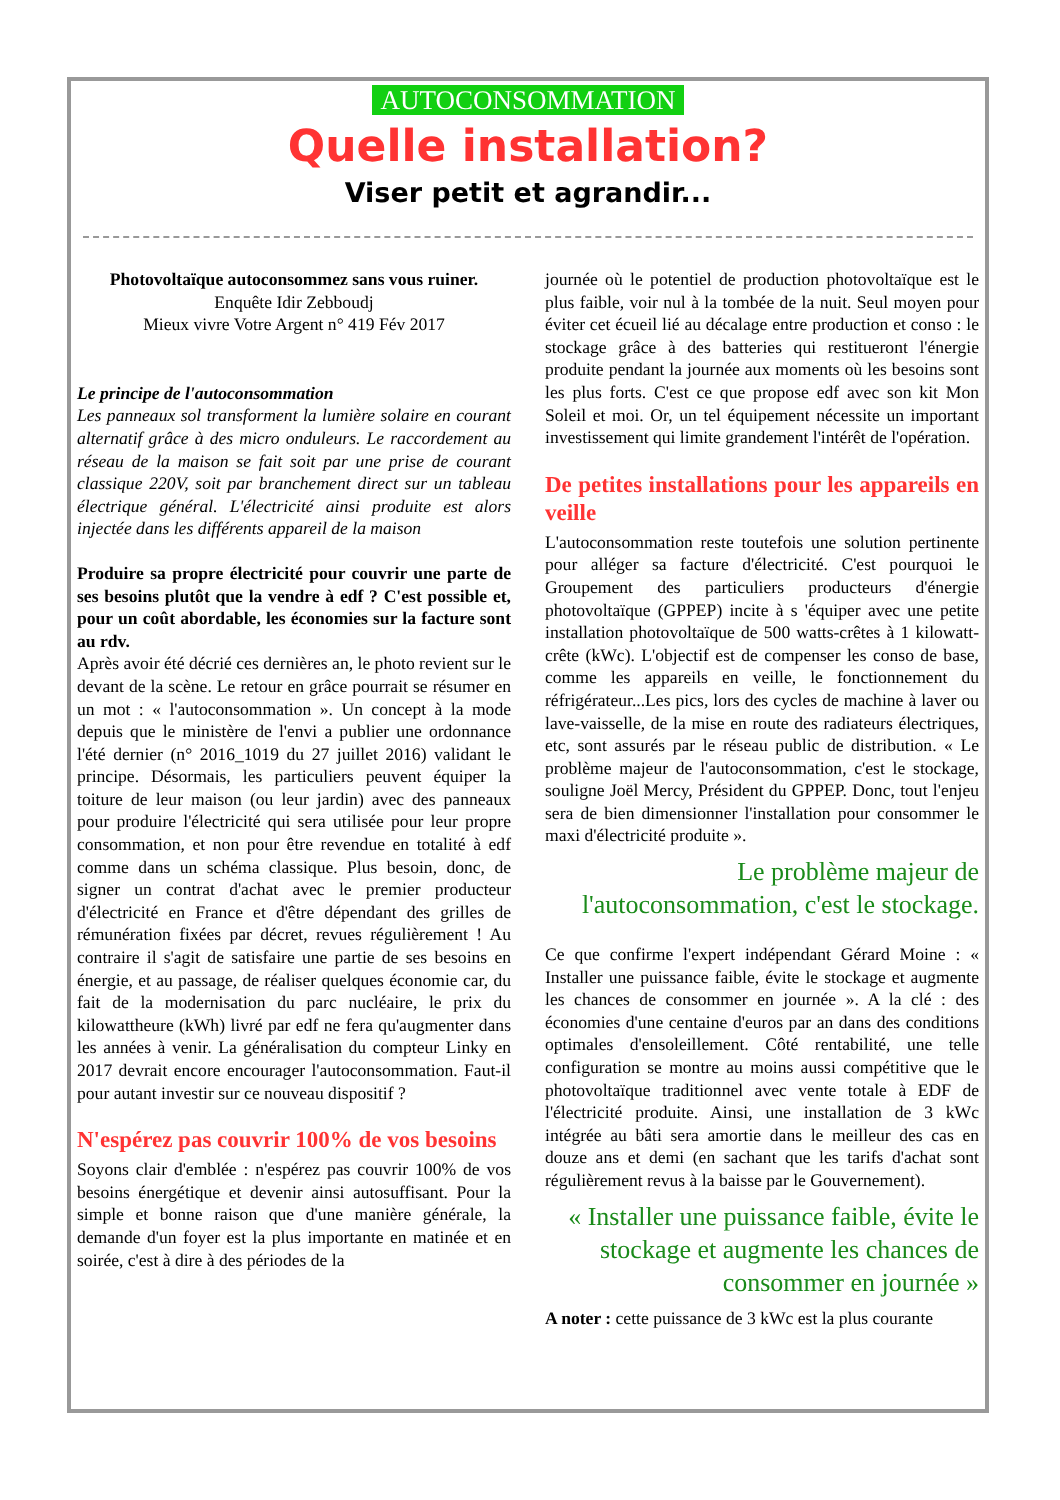AUTOCONSOMMATION
Quelle installation?
Viser petit et agrandir...
Photovoltaïque autoconsommez sans vous ruiner.
Enquête Idir Zebboudj
Mieux vivre Votre Argent n° 419 Fév 2017
Le principe de l'autoconsommation
Les panneaux sol transforment la lumière solaire en courant alternatif grâce à des micro onduleurs. Le raccordement au réseau de la maison se fait soit par une prise de courant classique 220V, soit par branchement direct sur un tableau électrique général. L'électricité ainsi produite est alors injectée dans les différents appareil de la maison
Produire sa propre électricité pour couvrir une parte de ses besoins plutôt que la vendre à edf ? C'est possible et, pour un coût abordable, les économies sur la facture sont au rdv.
Après avoir été décrié ces dernières an, le photo revient sur le devant de la scène. Le retour en grâce pourrait se résumer en un mot : « l'autoconsommation ». Un concept à la mode depuis que le ministère de l'envi a publier une ordonnance l'été dernier (n° 2016_1019 du 27 juillet 2016) validant le principe. Désormais, les particuliers peuvent équiper la toiture de leur maison (ou leur jardin) avec des panneaux pour produire l'électricité qui sera utilisée pour leur propre consommation, et non pour être revendue en totalité à edf comme dans un schéma classique. Plus besoin, donc, de signer un contrat d'achat avec le premier producteur d'électricité en France et d'être dépendant des grilles de rémunération fixées par décret, revues régulièrement ! Au contraire il s'agit de satisfaire une partie de ses besoins en énergie, et au passage, de réaliser quelques économie car, du fait de la modernisation du parc nucléaire, le prix du kilowattheure (kWh) livré par edf ne fera qu'augmenter dans les années à venir. La généralisation du compteur Linky en 2017 devrait encore encourager l'autoconsommation. Faut-il pour autant investir sur ce nouveau dispositif ?
N'espérez pas couvrir 100% de vos besoins
Soyons clair d'emblée : n'espérez pas couvrir 100% de vos besoins énergétique et devenir ainsi autosuffisant. Pour la simple et bonne raison que d'une manière générale, la demande d'un foyer est la plus importante en matinée et en soirée, c'est à dire à des périodes de la
journée où le potentiel de production photovoltaïque est le plus faible, voir nul à la tombée de la nuit. Seul moyen pour éviter cet écueil lié au décalage entre production et conso : le stockage grâce à des batteries qui restitueront l'énergie produite pendant la journée aux moments où les besoins sont les plus forts. C'est ce que propose edf avec son kit Mon Soleil et moi. Or, un tel équipement nécessite un important investissement qui limite grandement l'intérêt de l'opération.
De petites installations pour les appareils en veille
L'autoconsommation reste toutefois une solution pertinente pour alléger sa facture d'électricité. C'est pourquoi le Groupement des particuliers producteurs d'énergie photovoltaïque (GPPEP) incite à s 'équiper avec une petite installation photovoltaïque de 500 watts-crêtes à 1 kilowatt-crête (kWc). L'objectif est de compenser les conso de base, comme les appareils en veille, le fonctionnement du réfrigérateur...Les pics, lors des cycles de machine à laver ou lave-vaisselle, de la mise en route des radiateurs électriques, etc, sont assurés par le réseau public de distribution. « Le problème majeur de l'autoconsommation, c'est le stockage, souligne Joël Mercy, Président du GPPEP. Donc, tout l'enjeu sera de bien dimensionner l'installation pour consommer le maxi d'électricité produite ».
Le problème majeur de l'autoconsommation, c'est le stockage.
Ce que confirme l'expert indépendant Gérard Moine : « Installer une puissance faible, évite le stockage et augmente les chances de consommer en journée ». A la clé : des économies d'une centaine d'euros par an dans des conditions optimales d'ensoleillement. Côté rentabilité, une telle configuration se montre au moins aussi compétitive que le photovoltaïque traditionnel avec vente totale à EDF de l'électricité produite. Ainsi, une installation de 3 kWc intégrée au bâti sera amortie dans le meilleur des cas en douze ans et demi (en sachant que les tarifs d'achat sont régulièrement revus à la baisse par le Gouvernement).
« Installer une puissance faible, évite le stockage et augmente les chances de consommer en journée »
A noter : cette puissance de 3 kWc est la plus courante